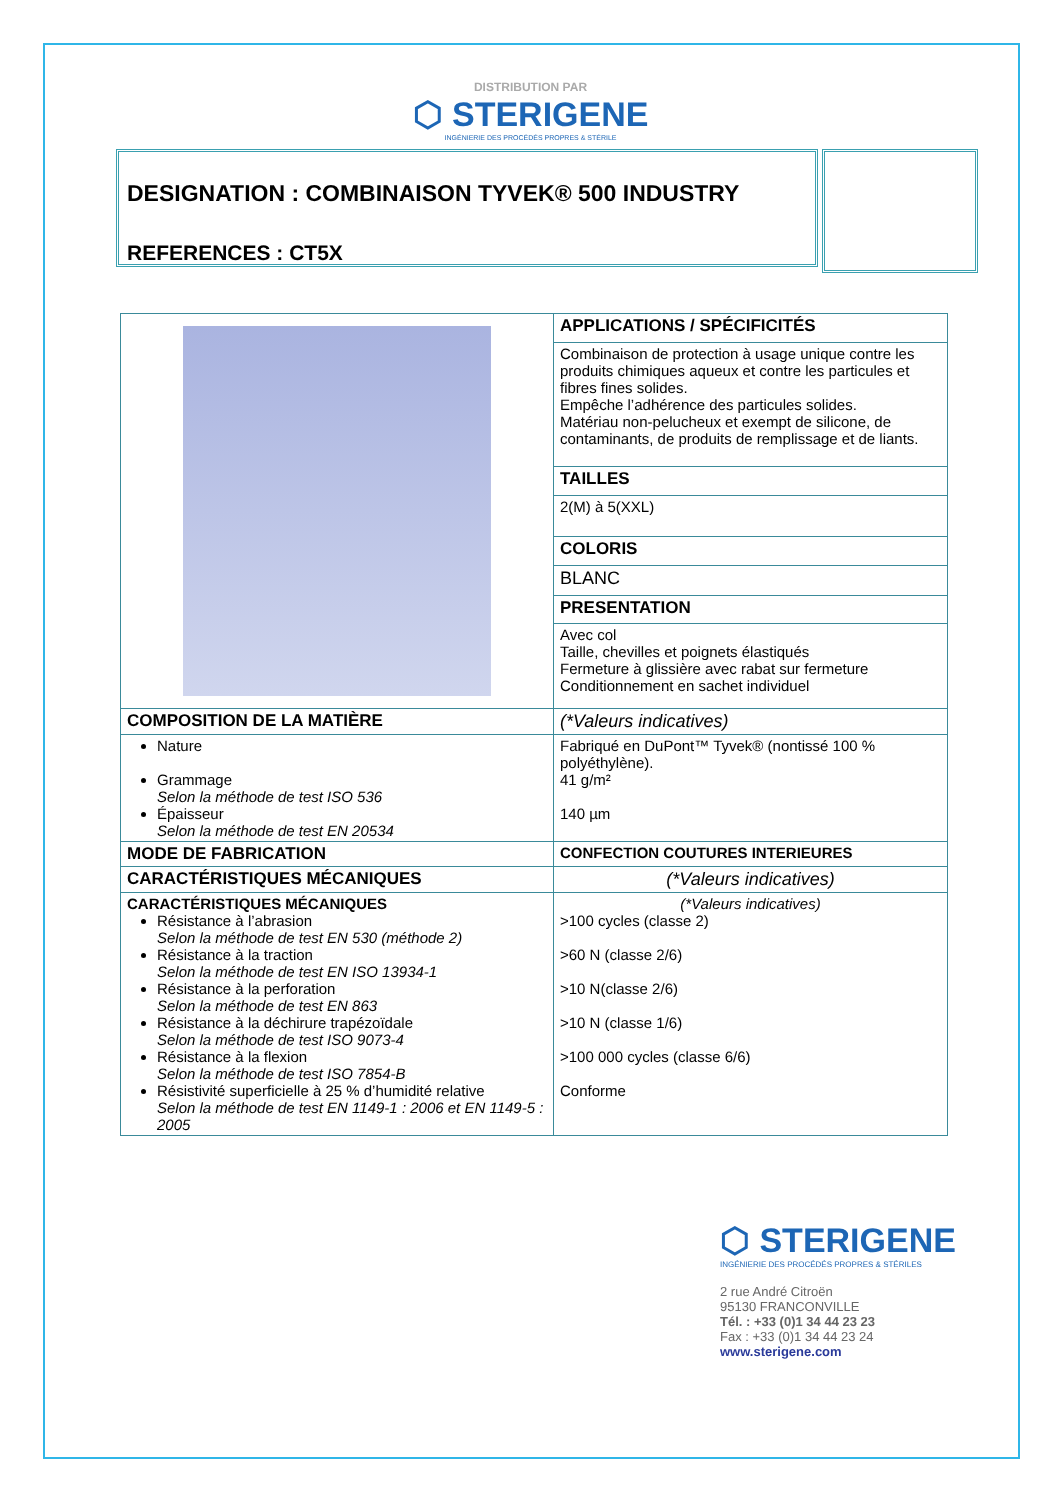DISTRIBUTION PAR
⬡ STERIGENE
INGÉNIERIE DES PROCÉDÉS PROPRES & STÉRILE
DESIGNATION : COMBINAISON TYVEK® 500 INDUSTRY
REFERENCES : CT5X
| | APPLICATIONS / SPÉCIFICITÉS |
| | Combinaison de protection à usage unique contre les produits chimiques aqueux et contre les particules et fibres fines solides. Empêche l’adhérence des particules solides. Matériau non-pelucheux et exempt de silicone, de contaminants, de produits de remplissage et de liants. |
| | TAILLES |
| | 2(M) à 5(XXL) |
| | COLORIS |
| | BLANC |
| | PRESENTATION |
| | Avec col Taille, chevilles et poignets élastiqués Fermeture à glissière avec rabat sur fermeture Conditionnement en sachet individuel |
| COMPOSITION DE LA MATIÈRE | (*Valeurs indicatives) |
| Nature Grammage Selon la méthode de test ISO 536 Épaisseur Selon la méthode de test EN 20534 | Fabriqué en DuPont™ Tyvek® (nontissé 100 % polyéthylène). 41 g/m² 140 µm |
| MODE DE FABRICATION | CONFECTION COUTURES INTERIEURES |
| CARACTÉRISTIQUES MÉCANIQUES | (*Valeurs indicatives) |
| CARACTÉRISTIQUES MÉCANIQUES Résistance à l’abrasion Selon la méthode de test EN 530 (méthode 2) Résistance à la traction Selon la méthode de test EN ISO 13934-1 Résistance à la perforation Selon la méthode de test EN 863 Résistance à la déchirure trapézoïdale Selon la méthode de test ISO 9073-4 Résistance à la flexion Selon la méthode de test ISO 7854-B Résistivité superficielle à 25 % d’humidité relative Selon la méthode de test EN 1149-1 : 2006 et EN 1149-5 : 2005 | (*Valeurs indicatives) >100 cycles (classe 2) >60 N (classe 2/6) >10 N(classe 2/6) >10 N (classe 1/6) >100 000 cycles (classe 6/6) Conforme |
⬡ STERIGENE
INGÉNIERIE DES PROCÉDÉS PROPRES & STÉRILES
2 rue André Citroën
95130 FRANCONVILLE
Tél. : +33 (0)1 34 44 23 23
Fax : +33 (0)1 34 44 23 24
www.sterigene.com